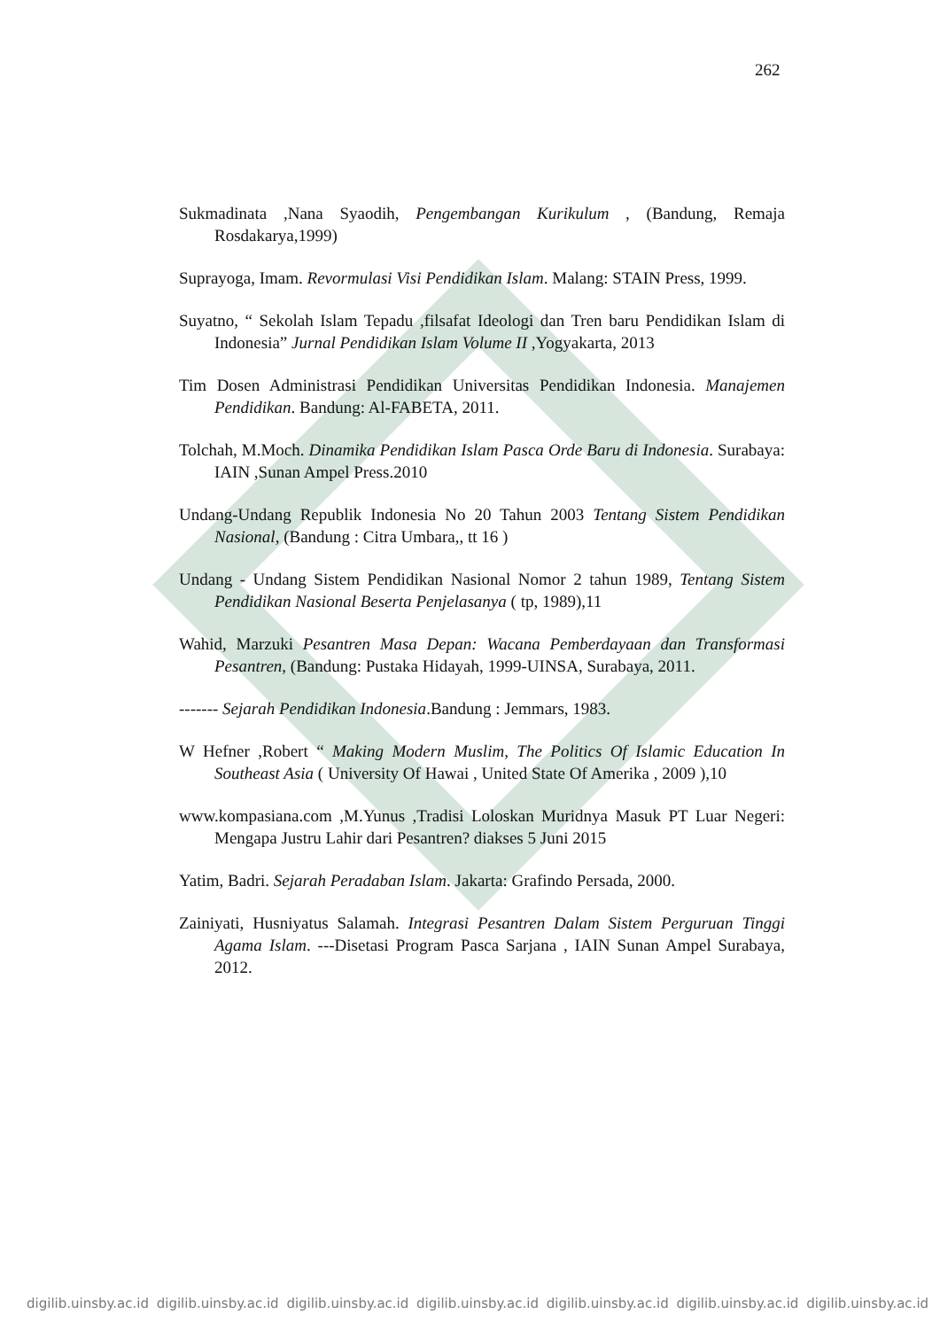262
Sukmadinata ,Nana Syaodih, Pengembangan Kurikulum , (Bandung, Remaja Rosdakarya,1999)
Suprayoga, Imam. Revormulasi Visi Pendidikan Islam. Malang: STAIN Press, 1999.
Suyatno, “ Sekolah Islam Tepadu ,filsafat Ideologi dan Tren baru Pendidikan Islam di Indonesia” Jurnal Pendidikan Islam Volume II ,Yogyakarta, 2013
Tim Dosen Administrasi Pendidikan Universitas Pendidikan Indonesia. Manajemen Pendidikan. Bandung: Al-FABETA, 2011.
Tolchah, M.Moch. Dinamika Pendidikan Islam Pasca Orde Baru di Indonesia. Surabaya: IAIN ,Sunan Ampel Press.2010
Undang-Undang Republik Indonesia No 20 Tahun 2003 Tentang Sistem Pendidikan Nasional, (Bandung : Citra Umbara,, tt 16 )
Undang - Undang Sistem Pendidikan Nasional Nomor 2 tahun 1989, Tentang Sistem Pendidikan Nasional Beserta Penjelasanya ( tp, 1989),11
Wahid, Marzuki Pesantren Masa Depan: Wacana Pemberdayaan dan Transformasi Pesantren, (Bandung: Pustaka Hidayah, 1999-UINSA, Surabaya, 2011.
------- Sejarah Pendidikan Indonesia.Bandung : Jemmars, 1983.
W Hefner ,Robert “ Making Modern Muslim, The Politics Of Islamic Education In Southeast Asia ( University Of Hawai , United State Of Amerika , 2009 ),10
www.kompasiana.com ,M.Yunus ,Tradisi Loloskan Muridnya Masuk PT Luar Negeri: Mengapa Justru Lahir dari Pesantren? diakses 5 Juni 2015
Yatim, Badri. Sejarah Peradaban Islam. Jakarta: Grafindo Persada, 2000.
Zainiyati, Husniyatus Salamah. Integrasi Pesantren Dalam Sistem Perguruan Tinggi Agama Islam. ---Disetasi Program Pasca Sarjana , IAIN Sunan Ampel Surabaya, 2012.
digilib.uinsby.ac.id digilib.uinsby.ac.id digilib.uinsby.ac.id digilib.uinsby.ac.id digilib.uinsby.ac.id digilib.uinsby.ac.id digilib.uinsby.ac.id